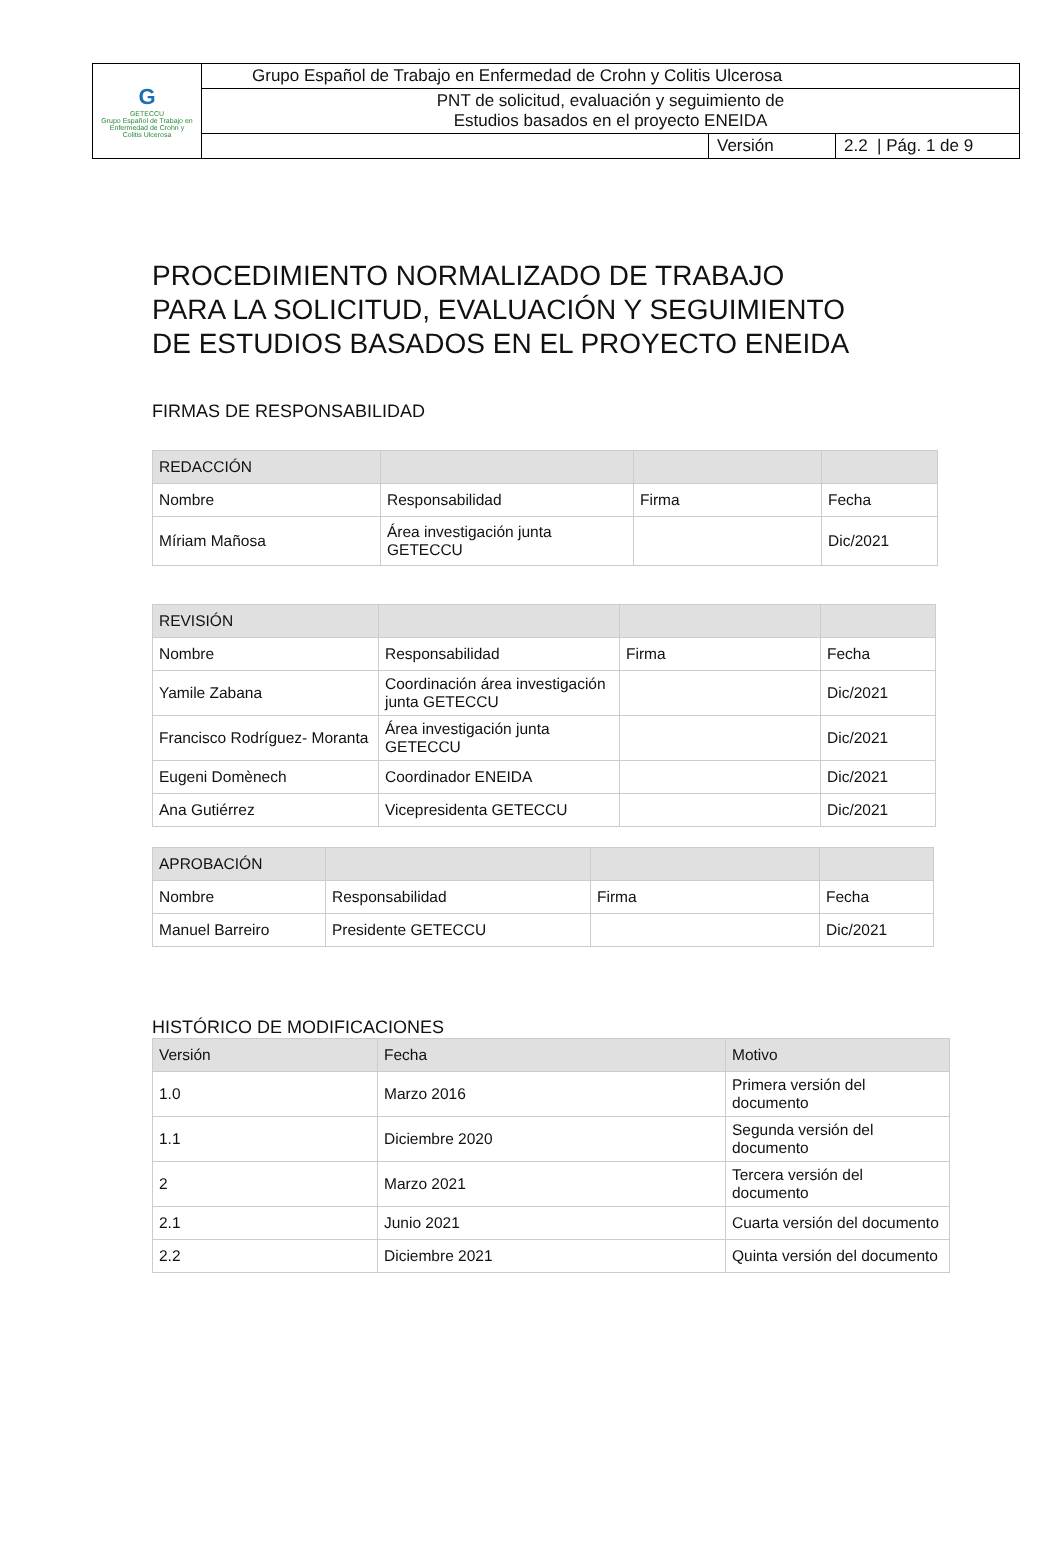| G GETECCU Grupo Español de Trabajo en Enfermedad de Crohn y Colitis Ulcerosa | Grupo Español de Trabajo en Enfermedad de Crohn y Colitis Ulcerosa | | |
| | PNT de solicitud, evaluación y seguimiento de Estudios basados en el proyecto ENEIDA | | |
| | | Versión | 2.2 / Pág. 1 de 9 |
PROCEDIMIENTO NORMALIZADO DE TRABAJO
PARA LA SOLICITUD, EVALUACIÓN Y SEGUIMIENTO
DE ESTUDIOS BASADOS EN EL PROYECTO ENEIDA
FIRMAS DE RESPONSABILIDAD
| REDACCIÓN | | | |
| --- | --- | --- | --- |
| Nombre | Responsabilidad | Firma | Fecha |
| Míriam Mañosa | Área investigación junta GETECCU | | Dic/2021 |
| REVISIÓN | | | |
| --- | --- | --- | --- |
| Nombre | Responsabilidad | Firma | Fecha |
| Yamile Zabana | Coordinación área investigación junta GETECCU | | Dic/2021 |
| Francisco Rodríguez- Moranta | Área investigación junta GETECCU | | Dic/2021 |
| Eugeni Domènech | Coordinador ENEIDA | | Dic/2021 |
| Ana Gutiérrez | Vicepresidenta GETECCU | | Dic/2021 |
| APROBACIÓN | | | |
| --- | --- | --- | --- |
| Nombre | Responsabilidad | Firma | Fecha |
| Manuel Barreiro | Presidente GETECCU | | Dic/2021 |
HISTÓRICO DE MODIFICACIONES
| Versión | Fecha | Motivo |
| --- | --- | --- |
| 1.0 | Marzo 2016 | Primera versión del documento |
| 1.1 | Diciembre 2020 | Segunda versión del documento |
| 2 | Marzo 2021 | Tercera versión del documento |
| 2.1 | Junio 2021 | Cuarta versión del documento |
| 2.2 | Diciembre 2021 | Quinta versión del documento |